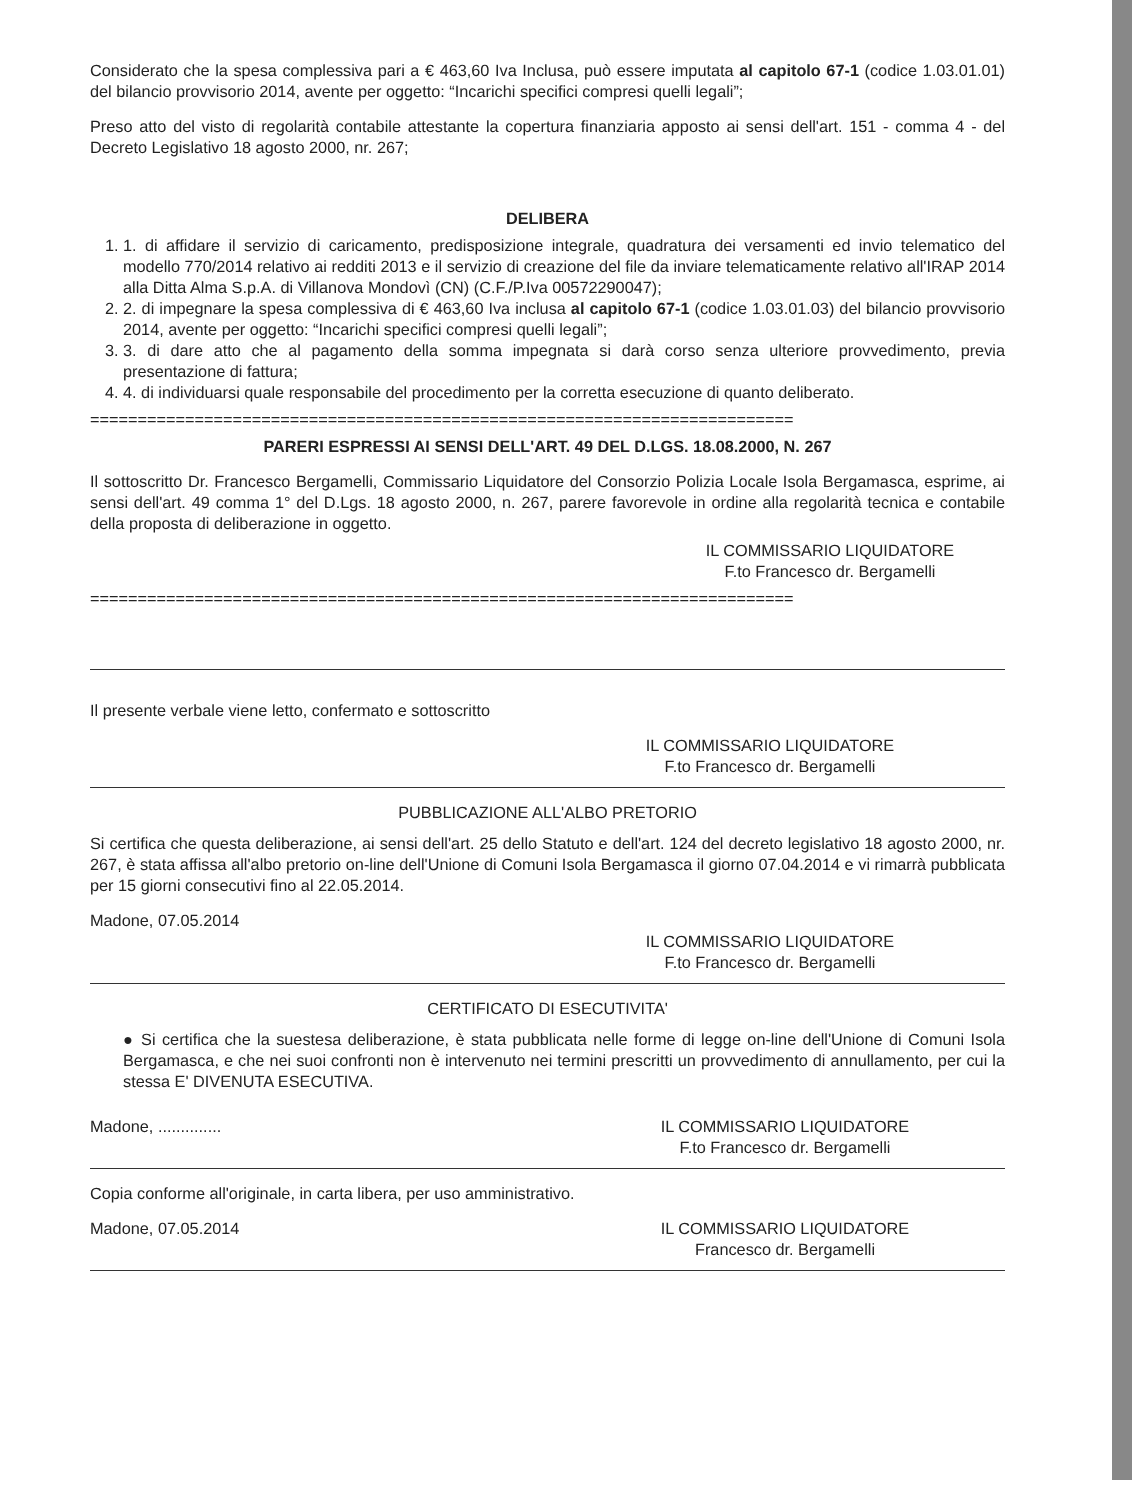Considerato che la spesa complessiva pari a € 463,60 Iva Inclusa, può essere imputata al capitolo 67-1 (codice 1.03.01.01) del bilancio provvisorio 2014, avente per oggetto: “Incarichi specifici compresi quelli legali”;
Preso atto del visto di regolarità contabile attestante la copertura finanziaria apposto ai sensi dell'art. 151 - comma 4 - del Decreto Legislativo 18 agosto 2000, nr. 267;
DELIBERA
1. 1. di affidare il servizio di caricamento, predisposizione integrale, quadratura dei versamenti ed invio telematico del modello 770/2014 relativo ai redditi 2013 e il servizio di creazione del file da inviare telematicamente relativo all'IRAP 2014 alla Ditta Alma S.p.A. di Villanova Mondovì (CN) (C.F./P.Iva 00572290047);
2. 2. di impegnare la spesa complessiva di € 463,60 Iva inclusa al capitolo 67-1 (codice 1.03.01.03) del bilancio provvisorio 2014, avente per oggetto: “Incarichi specifici compresi quelli legali”;
3. 3. di dare atto che al pagamento della somma impegnata si darà corso senza ulteriore provvedimento, previa presentazione di fattura;
4. 4. di individuarsi quale responsabile del procedimento per la corretta esecuzione di quanto deliberato.
==========================================================================
PARERI ESPRESSI AI SENSI DELL'ART. 49 DEL D.LGS. 18.08.2000, N. 267
Il sottoscritto Dr. Francesco Bergamelli, Commissario Liquidatore del Consorzio Polizia Locale Isola Bergamasca, esprime, ai sensi dell'art. 49 comma 1° del D.Lgs. 18 agosto 2000, n. 267, parere favorevole in ordine alla regolarità tecnica e contabile della proposta di deliberazione in oggetto.
IL COMMISSARIO LIQUIDATORE
F.to Francesco dr. Bergamelli
==========================================================================
Il presente verbale viene letto, confermato e sottoscritto
IL COMMISSARIO LIQUIDATORE
F.to Francesco dr. Bergamelli
PUBBLICAZIONE ALL'ALBO PRETORIO
Si certifica che questa deliberazione, ai sensi dell'art. 25 dello Statuto e dell'art. 124 del decreto legislativo 18 agosto 2000, nr. 267, è stata affissa all'albo pretorio on-line dell'Unione di Comuni Isola Bergamasca il giorno 07.04.2014 e vi rimarrà pubblicata per 15 giorni consecutivi fino al 22.05.2014.
Madone, 07.05.2014
IL COMMISSARIO LIQUIDATORE
F.to Francesco dr. Bergamelli
CERTIFICATO DI ESECUTIVITA'
● Si certifica che la suestesa deliberazione, è stata pubblicata nelle forme di legge on-line dell'Unione di Comuni Isola Bergamasca, e che nei suoi confronti non è intervenuto nei termini prescritti un provvedimento di annullamento, per cui la stessa E' DIVENUTA ESECUTIVA.
Madone, .............. IL COMMISSARIO LIQUIDATORE
F.to Francesco dr. Bergamelli
Copia conforme all'originale, in carta libera, per uso amministrativo.
Madone, 07.05.2014 IL COMMISSARIO LIQUIDATORE
Francesco dr. Bergamelli